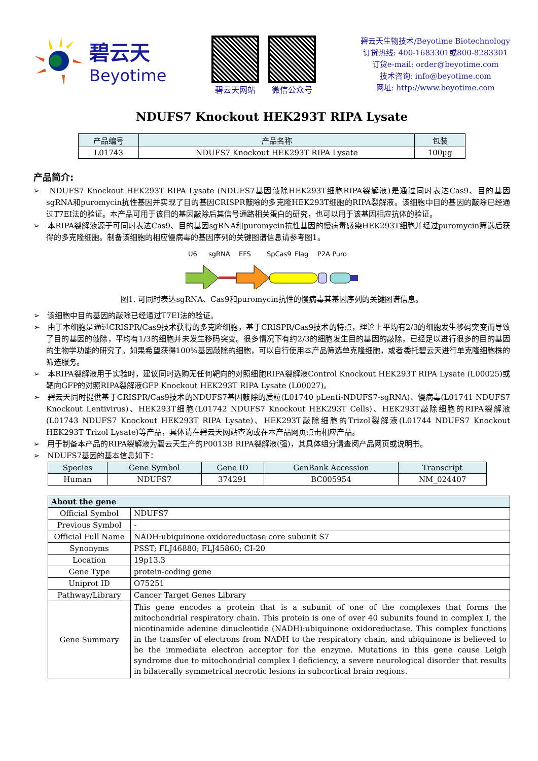碧云天
Beyotime
碧云天网站 微信公众号
碧云天生物技术/Beyotime Biotechnology
订货热线: 400-1683301或800-8283301
订货e-mail: order@beyotime.com
技术咨询: info@beyotime.com
网址: http://www.beyotime.com
NDUFS7 Knockout HEK293T RIPA Lysate
| 产品编号 | 产品名称 | 包装 |
| --- | --- | --- |
| L01743 | NDUFS7 Knockout HEK293T RIPA Lysate | 100µg |
产品简介:
➢ NDUFS7 Knockout HEK293T RIPA Lysate (NDUFS7基因敲除HEK293T细胞RIPA裂解液)是通过同时表达Cas9、目的基因sgRNA和puromycin抗性基因并实现了目的基因CRISPR敲除的多克隆HEK293T细胞的RIPA裂解液。该细胞中目的基因的敲除已经通过T7EI法的验证。本产品可用于该目的基因敲除后其信号通路相关蛋白的研究，也可以用于该基因相应抗体的验证。
➢ 本RIPA裂解液源于可同时表达Cas9、目的基因sgRNA和puromycin抗性基因的慢病毒感染HEK293T细胞并经过puromycin筛选后获得的多克隆细胞。制备该细胞的相应慢病毒的基因序列的关键图谱信息请参考图1。
U6
sgRNA
EFS
SpCas9
Flag
P2A Puro
图1. 可同时表达sgRNA、Cas9和puromycin抗性的慢病毒其基因序列的关键图谱信息。
➢ 该细胞中目的基因的敲除已经通过T7EI法的验证。
➢ 由于本细胞是通过CRISPR/Cas9技术获得的多克隆细胞，基于CRISPR/Cas9技术的特点，理论上平均有2/3的细胞发生移码突变而导致了目的基因的敲除，平均有1/3的细胞并未发生移码突变。很多情况下有约2/3的细胞发生目的基因的敲除，已经足以进行很多的目的基因的生物学功能的研究了。如果希望获得100%基因敲除的细胞，可以自行使用本产品筛选单克隆细胞，或者委托碧云天进行单克隆细胞株的筛选服务。
➢ 本RIPA裂解液用于实验时，建议同时选购无任何靶向的对照细胞RIPA裂解液Control Knockout HEK293T RIPA Lysate (L00025)或靶向GFP的对照RIPA裂解液GFP Knockout HEK293T RIPA Lysate (L00027)。
➢ 碧云天同时提供基于CRISPR/Cas9技术的NDUFS7基因敲除的质粒(L01740 pLenti-NDUFS7-sgRNA)、慢病毒(L01741 NDUFS7 Knockout Lentivirus)、HEK293T细胞(L01742 NDUFS7 Knockout HEK293T Cells)、HEK293T敲除细胞的RIPA裂解液(L01743 NDUFS7 Knockout HEK293T RIPA Lysate)、HEK293T敲除细胞的Trizol裂解液(L01744 NDUFS7 Knockout HEK293T Trizol Lysate)等产品，具体请在碧云天网站查询或在本产品网页点击相应产品。
➢ 用于制备本产品的RIPA裂解液为碧云天生产的P0013B RIPA裂解液(强)，其具体组分请查阅产品网页或说明书。
➢ NDUFS7基因的基本信息如下：
| Species | Gene Symbol | Gene ID | GenBank Accession | Transcript |
| --- | --- | --- | --- | --- |
| Human | NDUFS7 | 374291 | BC005954 | NM_024407 |
| About the gene | |
| --- | --- |
| Official Symbol | NDUFS7 |
| Previous Symbol | - |
| Official Full Name | NADH:ubiquinone oxidoreductase core subunit S7 |
| Synonyms | PSST; FLJ46880; FLJ45860; CI-20 |
| Location | 19p13.3 |
| Gene Type | protein-coding gene |
| Uniprot ID | O75251 |
| Pathway/Library | Cancer Target Genes Library |
| Gene Summary | This gene encodes a protein that is a subunit of one of the complexes that forms the mitochondrial respiratory chain. This protein is one of over 40 subunits found in complex I, the nicotinamide adenine dinucleotide (NADH):ubiquinone oxidoreductase. This complex functions in the transfer of electrons from NADH to the respiratory chain, and ubiquinone is believed to be the immediate electron acceptor for the enzyme. Mutations in this gene cause Leigh syndrome due to mitochondrial complex I deficiency, a severe neurological disorder that results in bilaterally symmetrical necrotic lesions in subcortical brain regions. |